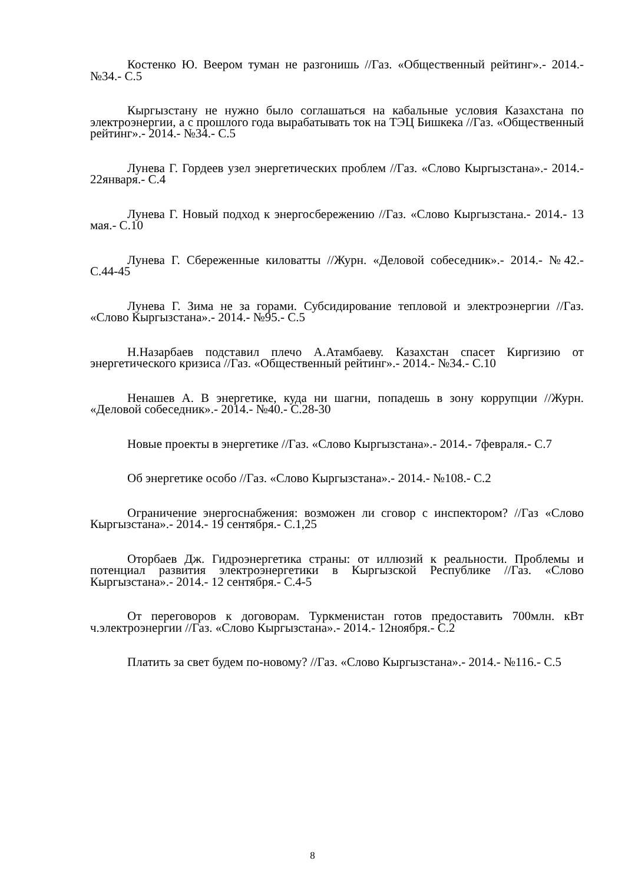Костенко Ю. Веером туман не разгонишь //Газ. «Общественный рейтинг».- 2014.- №34.- С.5
Кыргызстану не нужно было соглашаться на кабальные условия Казахстана по электроэнергии, а с прошлого года вырабатывать ток на ТЭЦ Бишкека //Газ. «Общественный рейтинг».- 2014.- №34.- С.5
Лунева Г. Гордеев узел энергетических проблем //Газ. «Слово Кыргызстана».- 2014.- 22января.- С.4
Лунева Г. Новый подход к энергосбережению //Газ. «Слово Кыргызстана.- 2014.- 13 мая.- С.10
Лунева Г. Сбереженные киловатты //Журн. «Деловой собеседник».- 2014.- №42.- С.44-45
Лунева Г. Зима не за горами. Субсидирование тепловой и электроэнергии //Газ. «Слово Кыргызстана».- 2014.- №95.- С.5
Н.Назарбаев подставил плечо А.Атамбаеву. Казахстан спасет Киргизию от энергетического кризиса //Газ. «Общественный рейтинг».- 2014.- №34.- С.10
Ненашев А. В энергетике, куда ни шагни, попадешь в зону коррупции //Журн. «Деловой собеседник».- 2014.- №40.- С.28-30
Новые проекты в энергетике //Газ. «Слово Кыргызстана».- 2014.- 7февраля.- С.7
Об энергетике особо //Газ. «Слово Кыргызстана».- 2014.- №108.- С.2
Ограничение энергоснабжения: возможен ли сговор с инспектором? //Газ «Слово Кыргызстана».- 2014.- 19 сентября.- С.1,25
Оторбаев Дж. Гидроэнергетика страны: от иллюзий к реальности. Проблемы и потенциал развития электроэнергетики в Кыргызской Республике //Газ. «Слово Кыргызстана».- 2014.- 12 сентября.- С.4-5
От переговоров к договорам. Туркменистан готов предоставить 700млн. кВт ч.электроэнергии //Газ. «Слово Кыргызстана».- 2014.- 12ноября.- С.2
Платить за свет будем по-новому? //Газ. «Слово Кыргызстана».- 2014.- №116.- С.5
8